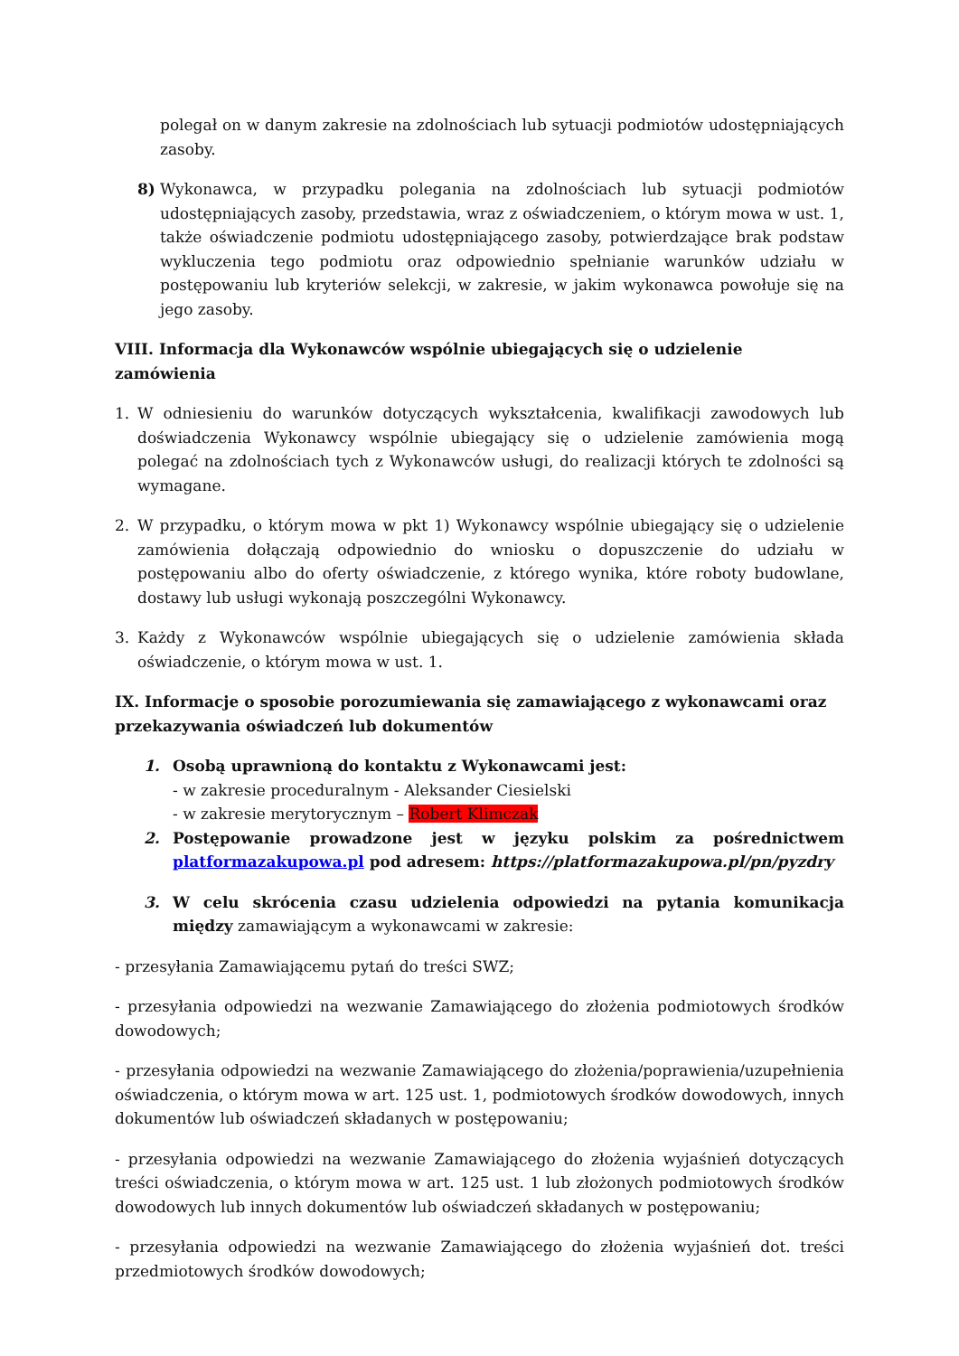polegał on w danym zakresie na zdolnościach lub sytuacji podmiotów udostępniających zasoby.
8) Wykonawca, w przypadku polegania na zdolnościach lub sytuacji podmiotów udostępniających zasoby, przedstawia, wraz z oświadczeniem, o którym mowa w ust. 1, także oświadczenie podmiotu udostępniającego zasoby, potwierdzające brak podstaw wykluczenia tego podmiotu oraz odpowiednio spełnianie warunków udziału w postępowaniu lub kryteriów selekcji, w zakresie, w jakim wykonawca powołuje się na jego zasoby.
VIII. Informacja dla Wykonawców wspólnie ubiegających się o udzielenie zamówienia
1. W odniesieniu do warunków dotyczących wykształcenia, kwalifikacji zawodowych lub doświadczenia Wykonawcy wspólnie ubiegający się o udzielenie zamówienia mogą polegać na zdolnościach tych z Wykonawców usługi, do realizacji których te zdolności są wymagane.
2. W przypadku, o którym mowa w pkt 1) Wykonawcy wspólnie ubiegający się o udzielenie zamówienia dołączają odpowiednio do wniosku o dopuszczenie do udziału w postępowaniu albo do oferty oświadczenie, z którego wynika, które roboty budowlane, dostawy lub usługi wykonają poszczególni Wykonawcy.
3. Każdy z Wykonawców wspólnie ubiegających się o udzielenie zamówienia składa oświadczenie, o którym mowa w ust. 1.
IX. Informacje o sposobie porozumiewania się zamawiającego z wykonawcami oraz przekazywania oświadczeń lub dokumentów
1. Osobą uprawnioną do kontaktu z Wykonawcami jest:
- w zakresie proceduralnym - Aleksander Ciesielski
- w zakresie merytorycznym – Robert Klimczak
2. Postępowanie prowadzone jest w języku polskim za pośrednictwem platformazakupowa.pl pod adresem: https://platformazakupowa.pl/pn/pyzdry
3. W celu skrócenia czasu udzielenia odpowiedzi na pytania komunikacja między zamawiającym a wykonawcami w zakresie:
- przesyłania Zamawiającemu pytań do treści SWZ;
- przesyłania odpowiedzi na wezwanie Zamawiającego do złożenia podmiotowych środków dowodowych;
- przesyłania odpowiedzi na wezwanie Zamawiającego do złożenia/poprawienia/uzupełnienia oświadczenia, o którym mowa w art. 125 ust. 1, podmiotowych środków dowodowych, innych dokumentów lub oświadczeń składanych w postępowaniu;
- przesyłania odpowiedzi na wezwanie Zamawiającego do złożenia wyjaśnień dotyczących treści oświadczenia, o którym mowa w art. 125 ust. 1 lub złożonych podmiotowych środków dowodowych lub innych dokumentów lub oświadczeń składanych w postępowaniu;
- przesyłania odpowiedzi na wezwanie Zamawiającego do złożenia wyjaśnień dot. treści przedmiotowych środków dowodowych;